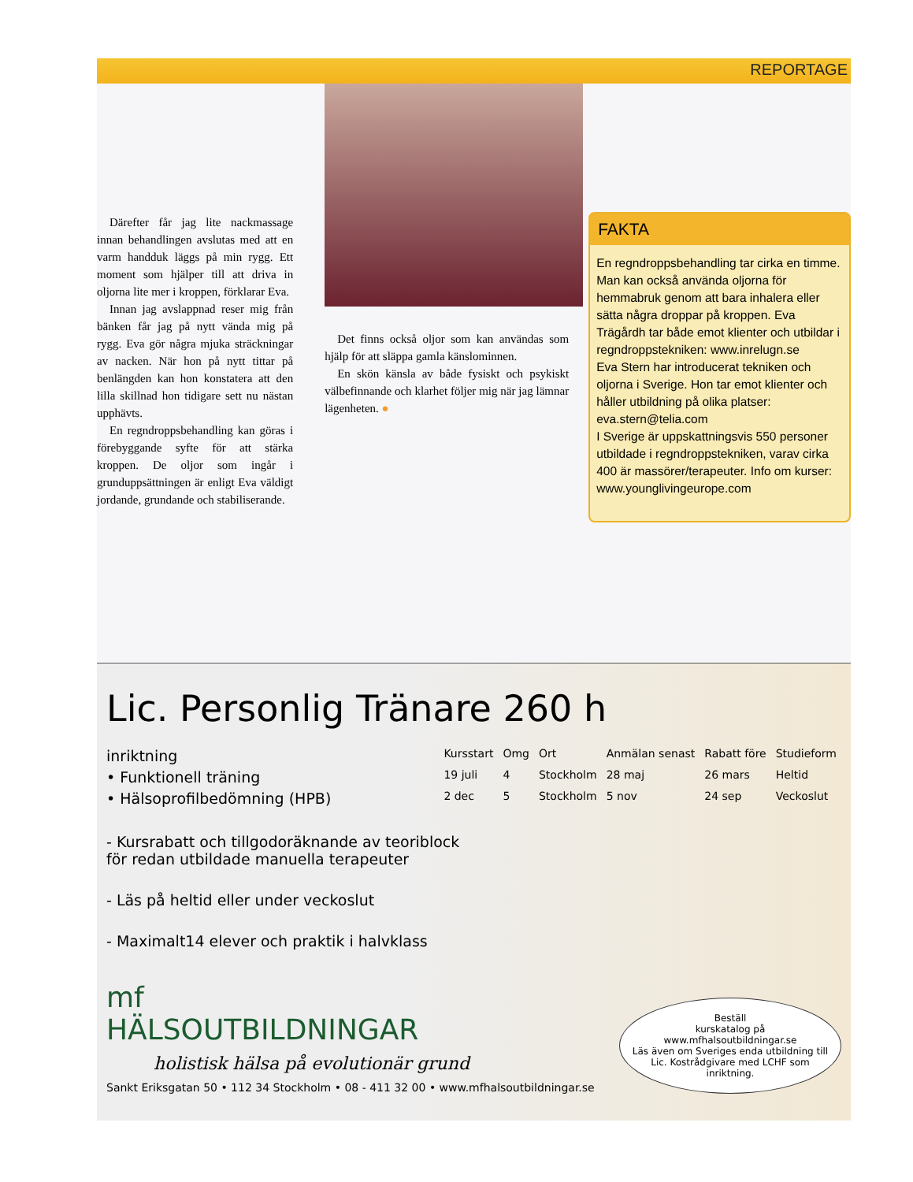REPORTAGE
Därefter får jag lite nackmassage innan behandlingen avslutas med att en varm handduk läggs på min rygg. Ett moment som hjälper till att driva in oljorna lite mer i kroppen, förklarar Eva.
Innan jag avslappnad reser mig från bänken får jag på nytt vända mig på rygg. Eva gör några mjuka sträckningar av nacken. När hon på nytt tittar på benlängden kan hon konstatera att den lilla skillnad hon tidigare sett nu nästan upphävts.
En regndroppsbehandling kan göras i förebyggande syfte för att stärka kroppen. De oljor som ingår i grunduppsättningen är enligt Eva väldigt jordande, grundande och stabiliserande.
Det finns också oljor som kan användas som hjälp för att släppa gamla känslominnen.
En skön känsla av både fysiskt och psykiskt välbefinnande och klarhet följer mig när jag lämnar lägenheten. ●
FAKTA
En regndroppsbehandling tar cirka en timme. Man kan också använda oljorna för hemmabruk genom att bara inhalera eller sätta några droppar på kroppen. Eva Trägårdh tar både emot klienter och utbildar i regndroppstekniken: www.inrelugn.se
Eva Stern har introducerat tekniken och oljorna i Sverige. Hon tar emot klienter och håller utbildning på olika platser: eva.stern@telia.com
I Sverige är uppskattningsvis 550 personer utbildade i regndroppstekniken, varav cirka 400 är massörer/terapeuter. Info om kurser: www.younglivingeurope.com
Lic. Personlig Tränare 260 h
inriktning
• Funktionell träning
• Hälsoprofilbedömning (HPB)
| Kursstart | Omg | Ort | Anmälan senast | Rabatt före | Studieform |
| --- | --- | --- | --- | --- | --- |
| 19 juli | 4 | Stockholm | 28 maj | 26 mars | Heltid |
| 2 dec | 5 | Stockholm | 5 nov | 24 sep | Veckoslut |
- Kursrabatt och tillgodoräknande av teoriblock
för redan utbildade manuella terapeuter
- Läs på heltid eller under veckoslut
- Maximalt14 elever och praktik i halvklass
mf
HÄLSOUTBILDNINGAR
holistisk hälsa på evolutionär grund
Sankt Eriksgatan 50 • 112 34 Stockholm • 08 - 411 32 00 • www.mfhalsoutbildningar.se
Beställ
kurskatalog på
www.mfhalsoutbildningar.se
Läs även om Sveriges enda utbildning till Lic. Kostrådgivare med LCHF som inriktning.